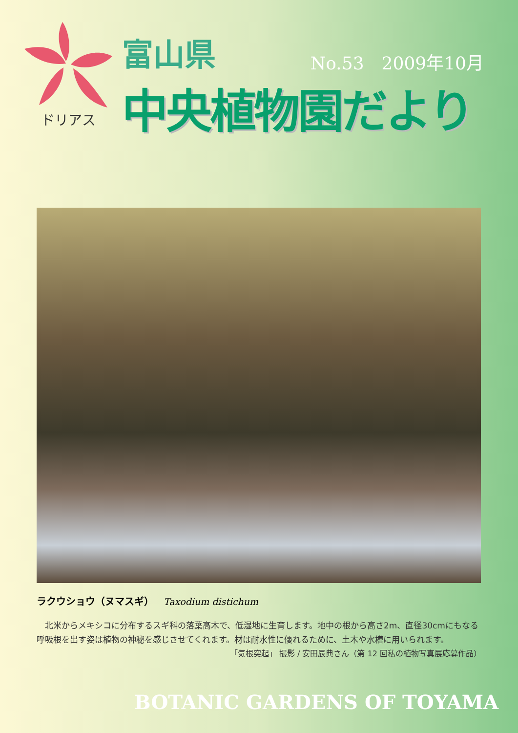ドリアス
富山県
No.53　2009年10月
中央植物園だより
ラクウショウ（ヌマスギ） Taxodium distichum
　北米からメキシコに分布するスギ科の落葉高木で、低湿地に生育します。地中の根から高さ2m、直径30cmにもなる呼吸根を出す姿は植物の神秘を感じさせてくれます。材は耐水性に優れるために、土木や水槽に用いられます。
「気根突起」 撮影 / 安田辰典さん（第 12 回私の植物写真展応募作品）
BOTANIC GARDENS OF TOYAMA